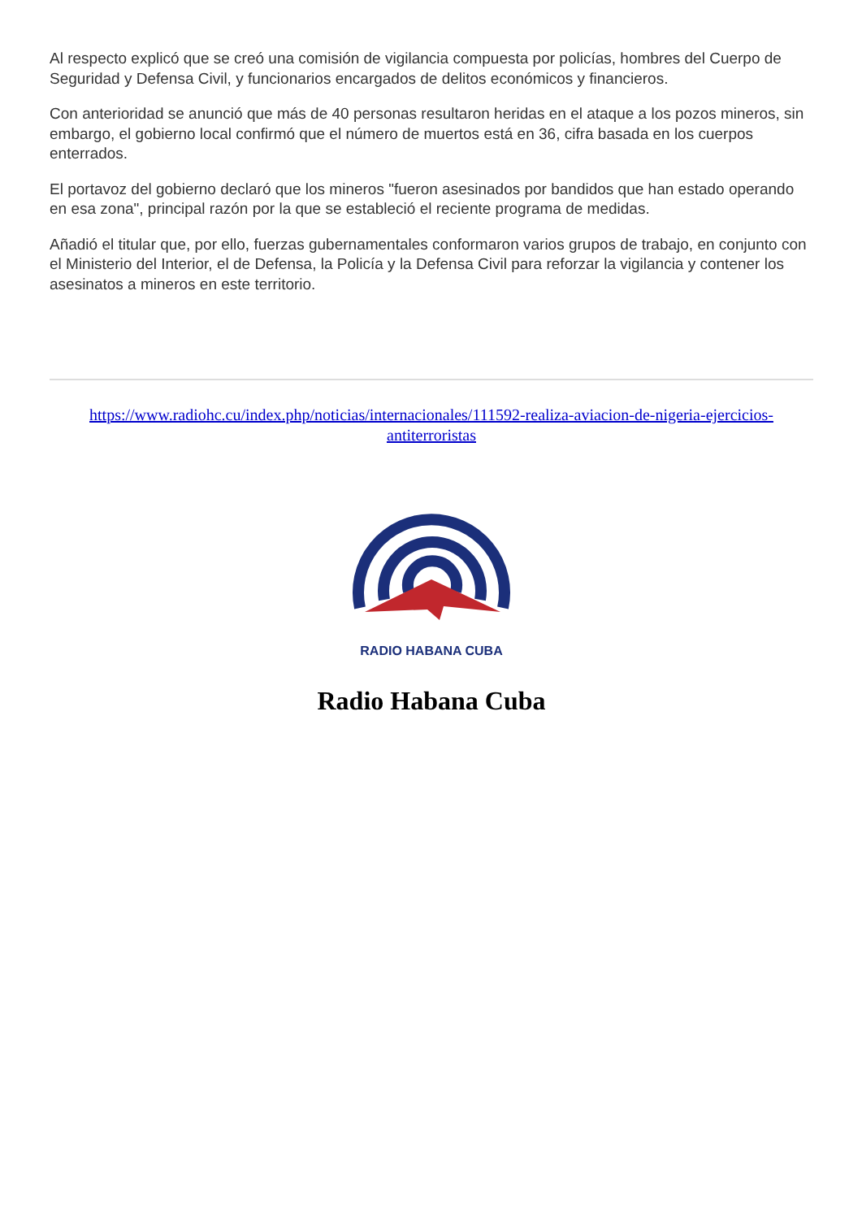Al respecto explicó que se creó una comisión de vigilancia compuesta por policías, hombres del Cuerpo de Seguridad y Defensa Civil, y funcionarios encargados de delitos económicos y financieros.
Con anterioridad se anunció que más de 40 personas resultaron heridas en el ataque a los pozos mineros, sin embargo, el gobierno local confirmó que el número de muertos está en 36, cifra basada en los cuerpos enterrados.
El portavoz del gobierno declaró que los mineros "fueron asesinados por bandidos que han estado operando en esa zona", principal razón por la que se estableció el reciente programa de medidas.
Añadió el titular que, por ello, fuerzas gubernamentales conformaron varios grupos de trabajo, en conjunto con el Ministerio del Interior, el de Defensa, la Policía y la Defensa Civil para reforzar la vigilancia y contener los asesinatos a mineros en este territorio.
https://www.radiohc.cu/index.php/noticias/internacionales/111592-realiza-aviacion-de-nigeria-ejercicios-antiterroristas
RADIO HABANA CUBA
Radio Habana Cuba